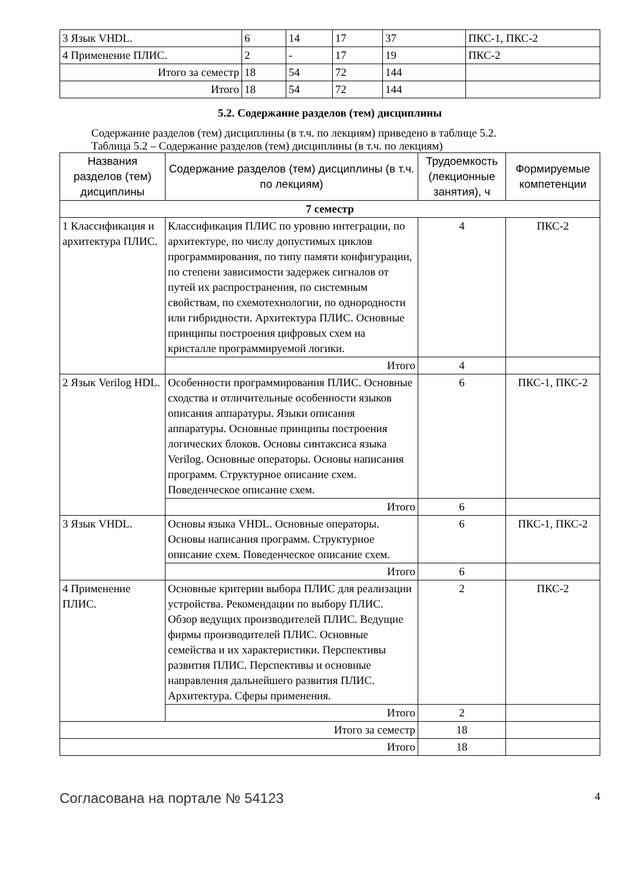| 3 Язык VHDL. | 6 | 14 | 17 | 37 | ПКС-1, ПКС-2 |
| 4 Применение ПЛИС. | 2 | - | 17 | 19 | ПКС-2 |
| Итого за семестр | 18 | 54 | 72 | 144 | |
| Итого | 18 | 54 | 72 | 144 | |
5.2. Содержание разделов (тем) дисциплины
Содержание разделов (тем) дисциплины (в т.ч. по лекциям) приведено в таблице 5.2.
Таблица 5.2 – Содержание разделов (тем) дисциплины (в т.ч. по лекциям)
| Названия разделов (тем) дисциплины | Содержание разделов (тем) дисциплины (в т.ч. по лекциям) | Трудоемкость (лекционные занятия), ч | Формируемые компетенции |
| --- | --- | --- | --- |
| 7 семестр | | | |
| 1 Классификация и архитектура ПЛИС. | Классификация ПЛИС по уровню интеграции, по архитектуре, по числу допустимых циклов программирования, по типу памяти конфигурации, по степени зависимости задержек сигналов от путей их распространения, по системным свойствам, по схемотехнологии, по однородности или гибридности. Архитектура ПЛИС. Основные принципы построения цифровых схем на кристалле программируемой логики. | 4 | ПКС-2 |
| | Итого | 4 | |
| 2 Язык Verilog HDL. | Особенности программирования ПЛИС. Основные сходства и отличительные особенности языков описания аппаратуры. Языки описания аппаратуры. Основные принципы построения логических блоков. Основы синтаксиса языка Verilog. Основные операторы. Основы написания программ. Структурное описание схем. Поведенческое описание схем. | 6 | ПКС-1, ПКС-2 |
| | Итого | 6 | |
| 3 Язык VHDL. | Основы языка VHDL. Основные операторы. Основы написания программ. Структурное описание схем. Поведенческое описание схем. | 6 | ПКС-1, ПКС-2 |
| | Итого | 6 | |
| 4 Применение ПЛИС. | Основные критерии выбора ПЛИС для реализации устройства. Рекомендации по выбору ПЛИС. Обзор ведущих производителей ПЛИС. Ведущие фирмы производителей ПЛИС. Основные семейства и их характеристики. Перспективы развития ПЛИС. Перспективы и основные направления дальнейшего развития ПЛИС. Архитектура. Сферы применения. | 2 | ПКС-2 |
| | Итого | 2 | |
| Итого за семестр | | 18 | |
| Итого | | 18 | |
Согласована на портале № 54123 4